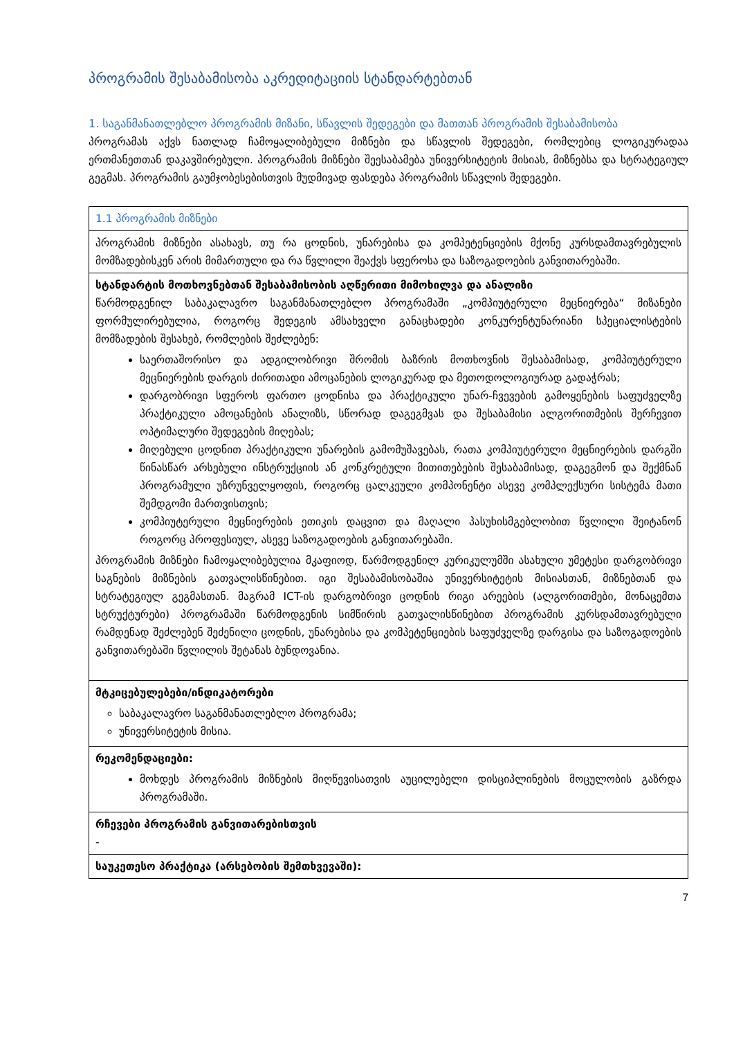პროგრამის შესაბამისობა აკრედიტაციის სტანდარტებთან
1. საგანმანათლებლო პროგრამის მიზანი, სწავლის შედეგები და მათთან პროგრამის შესაბამისობა
პროგრამას აქვს ნათლად ჩამოყალიბებული მიზნები და სწავლის შედეგები, რომლებიც ლოგიკურადაა ერთმანეთთან დაკავშირებული. პროგრამის მიზნები შეესაბამება უნივერსიტეტის მისიას, მიზნებსა და სტრატეგიულ გეგმას. პროგრამის გაუმჯობესებისთვის მუდმივად ფასდება პროგრამის სწავლის შედეგები.
| 1.1 პროგრამის მიზნები |
| პროგრამის მიზნები ასახავს, თუ რა ცოდნის, უნარებისა და კომპეტენციების მქონე კურსდამთავრებულის მომზადებისკენ არის მიმართული და რა წვლილი შეაქვს სფეროსა და საზოგადოების განვითარებაში. |
| სტანდარტის მოთხოვნებთან შესაბამისობის აღწერითი მიმოხილვა და ანალიზი წარმოდგენილ საბაკალავრო საგანმანათლებლო პროგრამაში „კომპიუტერული მეცნიერება“ მიზანები ფორმულირებულია, როგორც შედეგის ამსახველი განაცხადები კონკურენტუნარიანი სპეციალისტების მომზადების შესახებ, რომლების შეძლებენ: საერთაშორისო და ადგილობრივი შრომის ბაზრის მოთხოვნის შესაბამისად, კომპიუტერული მეცნიერების დარგის ძირითადი ამოცანების ლოგიკურად და მეთოდოლოგიურად გადაჭრას; დარგობრივი სფეროს ფართო ცოდნისა და პრაქტიკული უნარ-ჩვევების გამოყენების საფუძველზე პრაქტიკული ამოცანების ანალიზს, სწორად დაგეგმვას და შესაბამისი ალგორითმების შერჩევით ოპტიმალური შედეგების მიღებას; მიღებული ცოდნით პრაქტიკული უნარების გამომუშავებას, რათა კომპიუტერული მეცნიერების დარგში წინასწარ არსებული ინსტრუქციის ან კონკრეტული მითითებების შესაბამისად, დაგეგმონ და შექმნან პროგრამული უზრუნველყოფის, როგორც ცალკეული კომპონენტი ასევე კომპლექსური სისტემა მათი შემდგომი მართვისთვის; კომპიუტერული მეცნიერების ეთიკის დაცვით და მაღალი პასუხისმგებლობით წვლილი შეიტანონ როგორც პროფესიულ, ასევე საზოგადოების განვითარებაში. პროგრამის მიზნები ჩამოყალიბებულია მკაფიოდ, წარმოდგენილ კურიკულუმში ასახული უმეტესი დარგობრივი საგნების მიზნების გათვალისწინებით. იგი შესაბამისობაშია უნივერსიტეტის მისიასთან, მიზნებთან და სტრატეგიულ გეგმასთან. მაგრამ ICT-ის დარგობრივი ცოდნის რიგი არეების (ალგორითმები, მონაცემთა სტრუქტურები) პროგრამაში წარმოდგენის სიმწირის გათვალისწინებით პროგრამის კურსდამთავრებული რამდენად შეძლებენ შეძენილი ცოდნის, უნარებისა და კომპეტენციების საფუძველზე დარგისა და საზოგადოების განვითარებაში წვლილის შეტანას ბუნდოვანია. |
| მტკიცებულებები/ინდიკატორები საბაკალავრო საგანმანათლებლო პროგრამა; უნივერსიტეტის მისია. |
| რეკომენდაციები: მოხდეს პროგრამის მიზნების მიღწევისათვის აუცილებელი დისციპლინების მოცულობის გაზრდა პროგრამაში. |
| რჩევები პროგრამის განვითარებისთვის - |
| საუკეთესო პრაქტიკა (არსებობის შემთხვევაში): |
7